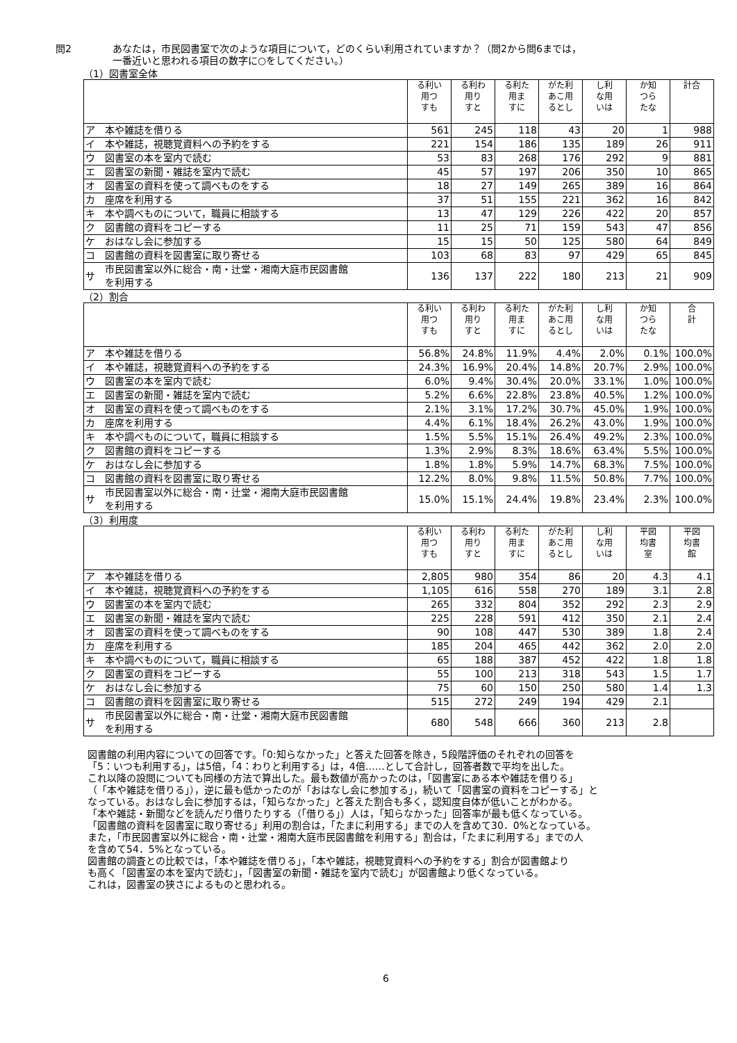問2 あなたは，市民図書室で次のような項目について，どのくらい利用されていますか？（問2から問6までは，
一番近いと思われる項目の数字に○をしてください。）
（1）図書室全体
| | | る利い 用つ すも | る利わ 用り すと | る利た 用ま すに | がた利 あこ用 るとし | し利 な用 いは | か知 つら たな | 計合 |
| --- | --- | --- | --- | --- | --- | --- | --- | --- |
| ア | 本や雑誌を借りる | 561 | 245 | 118 | 43 | 20 | 1 | 988 |
| イ | 本や雑誌，視聴覚資料への予約をする | 221 | 154 | 186 | 135 | 189 | 26 | 911 |
| ウ | 図書室の本を室内で読む | 53 | 83 | 268 | 176 | 292 | 9 | 881 |
| エ | 図書室の新聞・雑誌を室内で読む | 45 | 57 | 197 | 206 | 350 | 10 | 865 |
| オ | 図書室の資料を使って調べものをする | 18 | 27 | 149 | 265 | 389 | 16 | 864 |
| カ | 座席を利用する | 37 | 51 | 155 | 221 | 362 | 16 | 842 |
| キ | 本や調べものについて，職員に相談する | 13 | 47 | 129 | 226 | 422 | 20 | 857 |
| ク | 図書館の資料をコピーする | 11 | 25 | 71 | 159 | 543 | 47 | 856 |
| ケ | おはなし会に参加する | 15 | 15 | 50 | 125 | 580 | 64 | 849 |
| コ | 図書館の資料を図書室に取り寄せる | 103 | 68 | 83 | 97 | 429 | 65 | 845 |
| サ | 市民図書室以外に総合・南・辻堂・湘南大庭市民図書館 を利用する | 136 | 137 | 222 | 180 | 213 | 21 | 909 |
（2）割合
| | | る利い 用つ すも | る利わ 用り すと | る利た 用ま すに | がた利 あこ用 るとし | し利 な用 いは | か知 つら たな | 合 計 |
| --- | --- | --- | --- | --- | --- | --- | --- | --- |
| ア | 本や雑誌を借りる | 56.8% | 24.8% | 11.9% | 4.4% | 2.0% | 0.1% | 100.0% |
| イ | 本や雑誌，視聴覚資料への予約をする | 24.3% | 16.9% | 20.4% | 14.8% | 20.7% | 2.9% | 100.0% |
| ウ | 図書室の本を室内で読む | 6.0% | 9.4% | 30.4% | 20.0% | 33.1% | 1.0% | 100.0% |
| エ | 図書室の新聞・雑誌を室内で読む | 5.2% | 6.6% | 22.8% | 23.8% | 40.5% | 1.2% | 100.0% |
| オ | 図書室の資料を使って調べものをする | 2.1% | 3.1% | 17.2% | 30.7% | 45.0% | 1.9% | 100.0% |
| カ | 座席を利用する | 4.4% | 6.1% | 18.4% | 26.2% | 43.0% | 1.9% | 100.0% |
| キ | 本や調べものについて，職員に相談する | 1.5% | 5.5% | 15.1% | 26.4% | 49.2% | 2.3% | 100.0% |
| ク | 図書館の資料をコピーする | 1.3% | 2.9% | 8.3% | 18.6% | 63.4% | 5.5% | 100.0% |
| ケ | おはなし会に参加する | 1.8% | 1.8% | 5.9% | 14.7% | 68.3% | 7.5% | 100.0% |
| コ | 図書館の資料を図書室に取り寄せる | 12.2% | 8.0% | 9.8% | 11.5% | 50.8% | 7.7% | 100.0% |
| サ | 市民図書室以外に総合・南・辻堂・湘南大庭市民図書館 を利用する | 15.0% | 15.1% | 24.4% | 19.8% | 23.4% | 2.3% | 100.0% |
（3）利用度
| | | る利い 用つ すも | る利わ 用り すと | る利た 用ま すに | がた利 あこ用 るとし | し利 な用 いは | 平図 均書 室 | 平図 均書 館 |
| --- | --- | --- | --- | --- | --- | --- | --- | --- |
| ア | 本や雑誌を借りる | 2,805 | 980 | 354 | 86 | 20 | 4.3 | 4.1 |
| イ | 本や雑誌，視聴覚資料への予約をする | 1,105 | 616 | 558 | 270 | 189 | 3.1 | 2.8 |
| ウ | 図書室の本を室内で読む | 265 | 332 | 804 | 352 | 292 | 2.3 | 2.9 |
| エ | 図書室の新聞・雑誌を室内で読む | 225 | 228 | 591 | 412 | 350 | 2.1 | 2.4 |
| オ | 図書室の資料を使って調べものをする | 90 | 108 | 447 | 530 | 389 | 1.8 | 2.4 |
| カ | 座席を利用する | 185 | 204 | 465 | 442 | 362 | 2.0 | 2.0 |
| キ | 本や調べものについて，職員に相談する | 65 | 188 | 387 | 452 | 422 | 1.8 | 1.8 |
| ク | 図書室の資料をコピーする | 55 | 100 | 213 | 318 | 543 | 1.5 | 1.7 |
| ケ | おはなし会に参加する | 75 | 60 | 150 | 250 | 580 | 1.4 | 1.3 |
| コ | 図書館の資料を図書室に取り寄せる | 515 | 272 | 249 | 194 | 429 | 2.1 | |
| サ | 市民図書室以外に総合・南・辻堂・湘南大庭市民図書館 を利用する | 680 | 548 | 666 | 360 | 213 | 2.8 | |
図書館の利用内容についての回答です。「0:知らなかった」と答えた回答を除き，5段階評価のそれぞれの回答を
「5：いつも利用する」，は5倍，「4：わりと利用する」は，4倍……として合計し，回答者数で平均を出した。
これ以降の設問についても同様の方法で算出した。最も数値が高かったのは，「図書室にある本や雑誌を借りる」
（「本や雑誌を借りる」），逆に最も低かったのが「おはなし会に参加する」，続いて「図書室の資料をコピーする」と
なっている。おはなし会に参加するは，「知らなかった」と答えた割合も多く，認知度自体が低いことがわかる。
「本や雑誌・新聞などを読んだり借りたりする（「借りる」）人は，「知らなかった」回答率が最も低くなっている。
「図書館の資料を図書室に取り寄せる」利用の割合は，「たまに利用する」までの人を含めて30．0%となっている。
また，「市民図書室以外に総合・南・辻堂・湘南大庭市民図書館を利用する」割合は，「たまに利用する」までの人
を含めて54．5%となっている。
図書館の調査との比較では，「本や雑誌を借りる」，「本や雑誌，視聴覚資料への予約をする」割合が図書館より
も高く「図書室の本を室内で読む」，「図書室の新聞・雑誌を室内で読む」が図書館より低くなっている。
これは，図書室の狭さによるものと思われる。
6